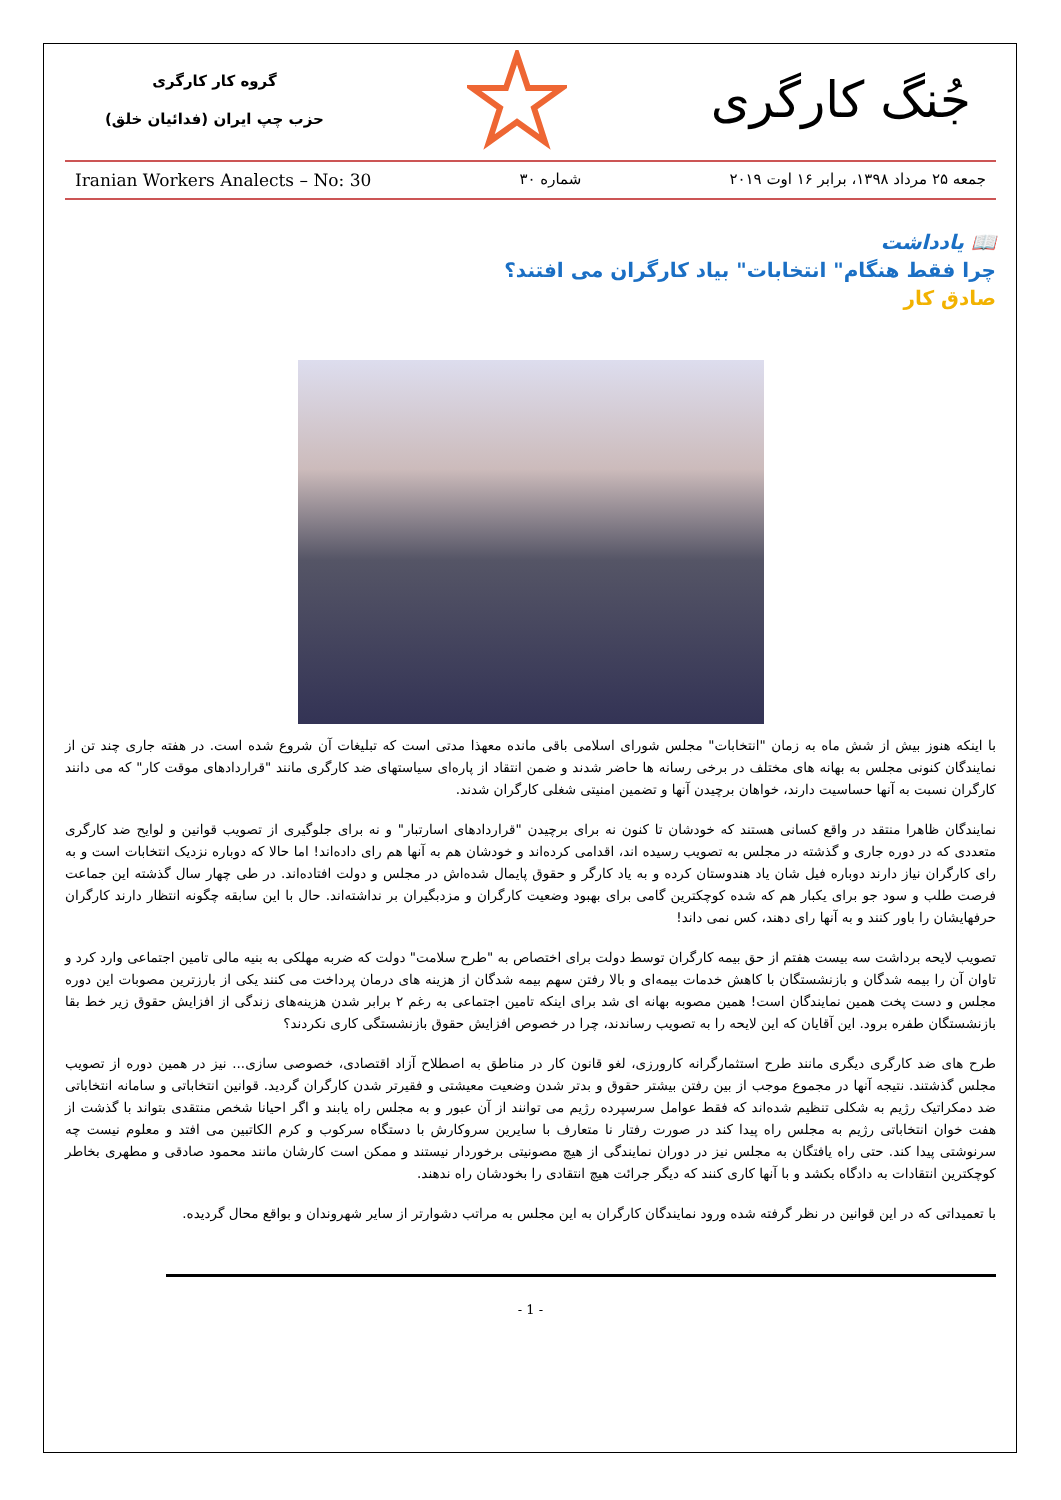جُنگ کارگری
گروه کار کارگری
حزب چپ ایران (فدائیان خلق)
جمعه ۲۵ مرداد ۱۳۹۸، برابر ۱۶ اوت ۲۰۱۹ شماره ۳۰ Iranian Workers Analects – No: 30
📖 یادداشت
چرا فقط هنگام" انتخابات" بیاد کارگران می افتند؟
صادق کار
با اینکه هنوز بیش از شش ماه به زمان "انتخابات" مجلس شورای اسلامی باقی مانده معهذا مدتی است که تبلیغات آن شروع شده است. در هفته جاری چند تن از نمایندگان کنونی مجلس به بهانه های مختلف در برخی رسانه ها حاضر شدند و ضمن انتقاد از پاره‌ای سیاستهای ضد کارگری مانند "قراردادهای موقت کار" که می دانند کارگران نسبت به آنها حساسیت دارند، خواهان برچیدن آنها و تضمین امنیتی شغلی کارگران شدند.
نمایندگان ظاهرا منتقد در واقع کسانی هستند که خودشان تا کنون نه برای برچیدن "قراردادهای اسارتبار" و نه برای جلوگیری از تصویب قوانین و لوایح ضد کارگری متعددی که در دوره جاری و گذشته در مجلس به تصویب رسیده اند، اقدامی کرده‌اند و خودشان هم به آنها هم رای داده‌اند! اما حالا که دوباره نزدیک انتخابات است و به رای کارگران نیاز دارند دوباره فیل شان یاد هندوستان کرده و به یاد کارگر و حقوق پایمال شده‌اش در مجلس و دولت افتاده‌اند. در طی چهار سال گذشته این جماعت فرصت طلب و سود جو برای یکبار هم که شده کوچکترین گامی برای بهبود وضعیت کارگران و مزدبگیران بر نداشته‌اند. حال با این سابقه چگونه انتظار دارند کارگران حرفهایشان را باور کنند و به آنها رای دهند، کس نمی داند!
تصویب لایحه برداشت سه بیست هفتم از حق بیمه کارگران توسط دولت برای اختصاص به "طرح سلامت" دولت که ضربه مهلکی به بنیه مالی تامین اجتماعی وارد کرد و تاوان آن را بیمه شدگان و بازنشستگان با کاهش خدمات بیمه‌ای و بالا رفتن سهم بیمه شدگان از هزینه های درمان پرداخت می کنند یکی از بارزترین مصوبات این دوره مجلس و دست پخت همین نمایندگان است! همین مصوبه بهانه ای شد برای اینکه تامین اجتماعی به رغم ۲ برابر شدن هزینه‌های زندگی از افزایش حقوق زیر خط بقا بازنشستگان طفره برود. این آقایان که این لایحه را به تصویب رساندند، چرا در خصوص افزایش حقوق بازنشستگی کاری نکردند؟
طرح های ضد کارگری دیگری مانند طرح استثمارگرانه کارورزی، لغو قانون کار در مناطق به اصطلاح آزاد اقتصادی، خصوصی سازی... نیز در همین دوره از تصویب مجلس گذشتند. نتیجه آنها در مجموع موجب از بین رفتن بیشتر حقوق و بدتر شدن وضعیت معیشتی و فقیرتر شدن کارگران گردید. قوانین انتخاباتی و سامانه انتخاباتی ضد دمکراتیک رژیم به شکلی تنظیم شده‌اند که فقط عوامل سرسپرده رژیم می توانند از آن عبور و به مجلس راه یابند و اگر احیانا شخص منتقدی بتواند با گذشت از هفت خوان انتخاباتی رژیم به مجلس راه پیدا کند در صورت رفتار نا متعارف با سایرین سروکارش با دستگاه سرکوب و کرم الکاتبین می افتد و معلوم نیست چه سرنوشتی پیدا کند. حتی راه یافتگان به مجلس نیز در دوران نمایندگی از هیچ مصونیتی برخوردار نیستند و ممکن است کارشان مانند محمود صادقی و مطهری بخاطر کوچکترین انتقادات به دادگاه بکشد و با آنها کاری کنند که دیگر جرائت هیچ انتقادی را بخودشان راه ندهند.
با تعمیداتی که در این قوانین در نظر گرفته شده ورود نمایندگان کارگران به این مجلس به مراتب دشوارتر از سایر شهروندان و بواقع محال گردیده.
- 1 -